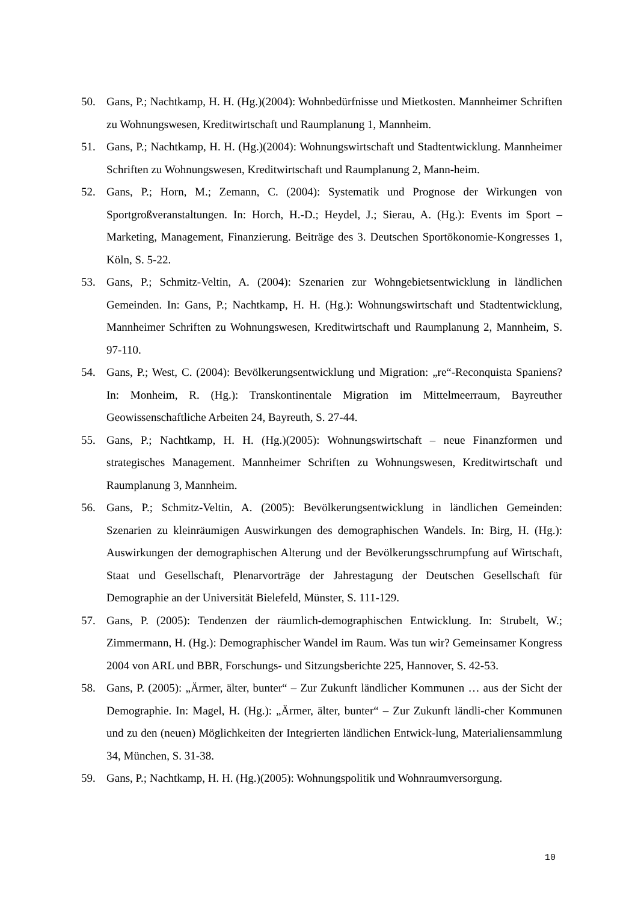50. Gans, P.; Nachtkamp, H. H. (Hg.)(2004): Wohnbedürfnisse und Mietkosten. Mannheimer Schriften zu Wohnungswesen, Kreditwirtschaft und Raumplanung 1, Mannheim.
51. Gans, P.; Nachtkamp, H. H. (Hg.)(2004): Wohnungswirtschaft und Stadtentwicklung. Mannheimer Schriften zu Wohnungswesen, Kreditwirtschaft und Raumplanung 2, Mann-heim.
52. Gans, P.; Horn, M.; Zemann, C. (2004): Systematik und Prognose der Wirkungen von Sportgroßveranstaltungen. In: Horch, H.-D.; Heydel, J.; Sierau, A. (Hg.): Events im Sport – Marketing, Management, Finanzierung. Beiträge des 3. Deutschen Sportökonomie-Kongresses 1, Köln, S. 5-22.
53. Gans, P.; Schmitz-Veltin, A. (2004): Szenarien zur Wohngebietsentwicklung in ländlichen Gemeinden. In: Gans, P.; Nachtkamp, H. H. (Hg.): Wohnungswirtschaft und Stadtentwicklung, Mannheimer Schriften zu Wohnungswesen, Kreditwirtschaft und Raumplanung 2, Mannheim, S. 97-110.
54. Gans, P.; West, C. (2004): Bevölkerungsentwicklung und Migration: „re“-Reconquista Spaniens? In: Monheim, R. (Hg.): Transkontinentale Migration im Mittelmeerraum, Bayreuther Geowissenschaftliche Arbeiten 24, Bayreuth, S. 27-44.
55. Gans, P.; Nachtkamp, H. H. (Hg.)(2005): Wohnungswirtschaft – neue Finanzformen und strategisches Management. Mannheimer Schriften zu Wohnungswesen, Kreditwirtschaft und Raumplanung 3, Mannheim.
56. Gans, P.; Schmitz-Veltin, A. (2005): Bevölkerungsentwicklung in ländlichen Gemeinden: Szenarien zu kleinräumigen Auswirkungen des demographischen Wandels. In: Birg, H. (Hg.): Auswirkungen der demographischen Alterung und der Bevölkerungsschrumpfung auf Wirtschaft, Staat und Gesellschaft, Plenarvorträge der Jahrestagung der Deutschen Gesellschaft für Demographie an der Universität Bielefeld, Münster, S. 111-129.
57. Gans, P. (2005): Tendenzen der räumlich-demographischen Entwicklung. In: Strubelt, W.; Zimmermann, H. (Hg.): Demographischer Wandel im Raum. Was tun wir? Gemeinsamer Kongress 2004 von ARL und BBR, Forschungs- und Sitzungsberichte 225, Hannover, S. 42-53.
58. Gans, P. (2005): „Ärmer, älter, bunter“ – Zur Zukunft ländlicher Kommunen … aus der Sicht der Demographie. In: Magel, H. (Hg.): „Ärmer, älter, bunter“ – Zur Zukunft ländli-cher Kommunen und zu den (neuen) Möglichkeiten der Integrierten ländlichen Entwick-lung, Materialiensammlung 34, München, S. 31-38.
59. Gans, P.; Nachtkamp, H. H. (Hg.)(2005): Wohnungspolitik und Wohnraumversorgung.
10